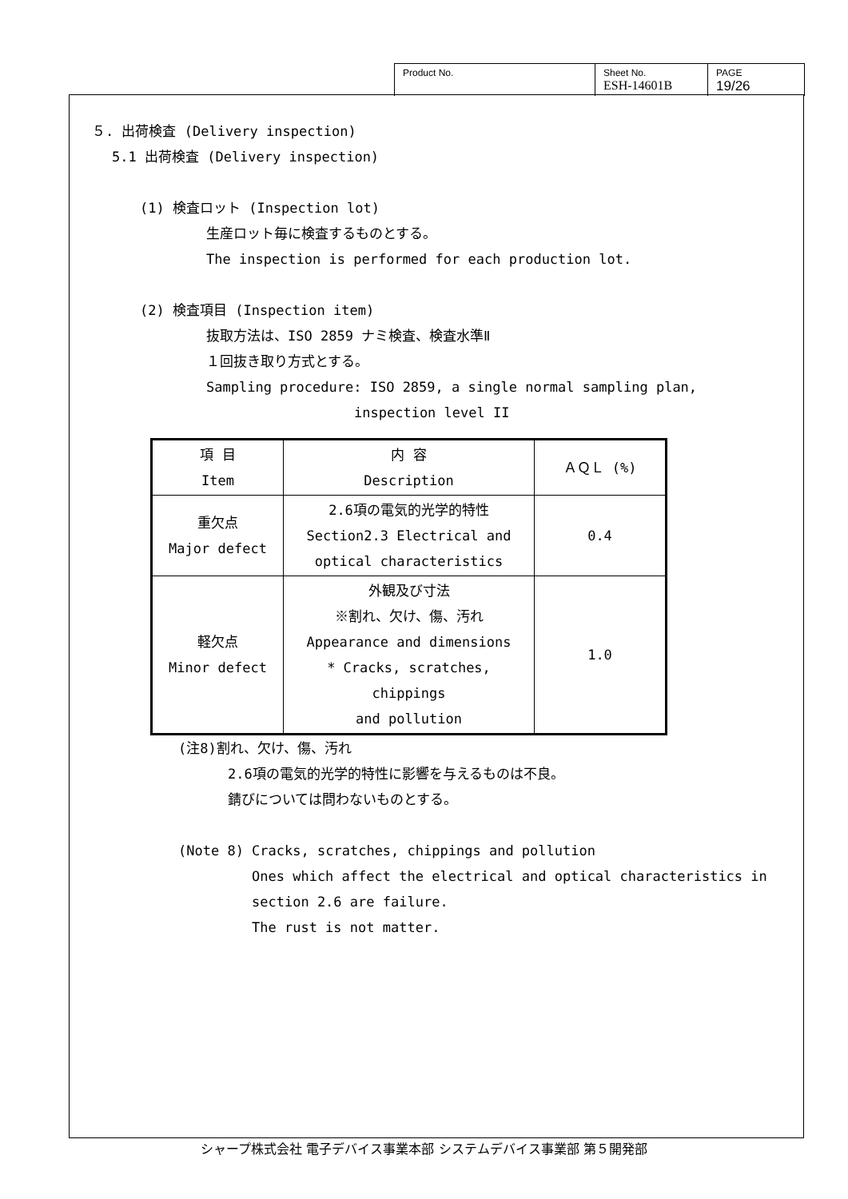Product No. Sheet No.
ESH-14601B
PAGE
19/26
５. 出荷検査 (Delivery inspection)
5.1 出荷検査 (Delivery inspection)
(1) 検査ロット (Inspection lot)
生産ロット毎に検査するものとする。
The inspection is performed for each production lot.
(2) 検査項目 (Inspection item)
抜取方法は、ISO 2859 ナミ検査、検査水準Ⅱ
１回抜き取り方式とする。
Sampling procedure: ISO 2859, a single normal sampling plan,
inspection level II
| 項 目 Item | 内 容 Description | ＡＱＬ (%) |
| 重欠点 Major defect | 2.6項の電気的光学的特性 Section2.3 Electrical and optical characteristics | 0.4 |
| 軽欠点 Minor defect | 外観及び寸法 ※割れ、欠け、傷、汚れ Appearance and dimensions * Cracks, scratches, chippings and pollution | 1.0 |
(注8)割れ、欠け、傷、汚れ
2.6項の電気的光学的特性に影響を与えるものは不良。
錆びについては問わないものとする。
(Note 8) Cracks, scratches, chippings and pollution
Ones which affect the electrical and optical characteristics in
section 2.6 are failure.
The rust is not matter.
シャープ株式会社 電子デバイス事業本部 システムデバイス事業部 第５開発部